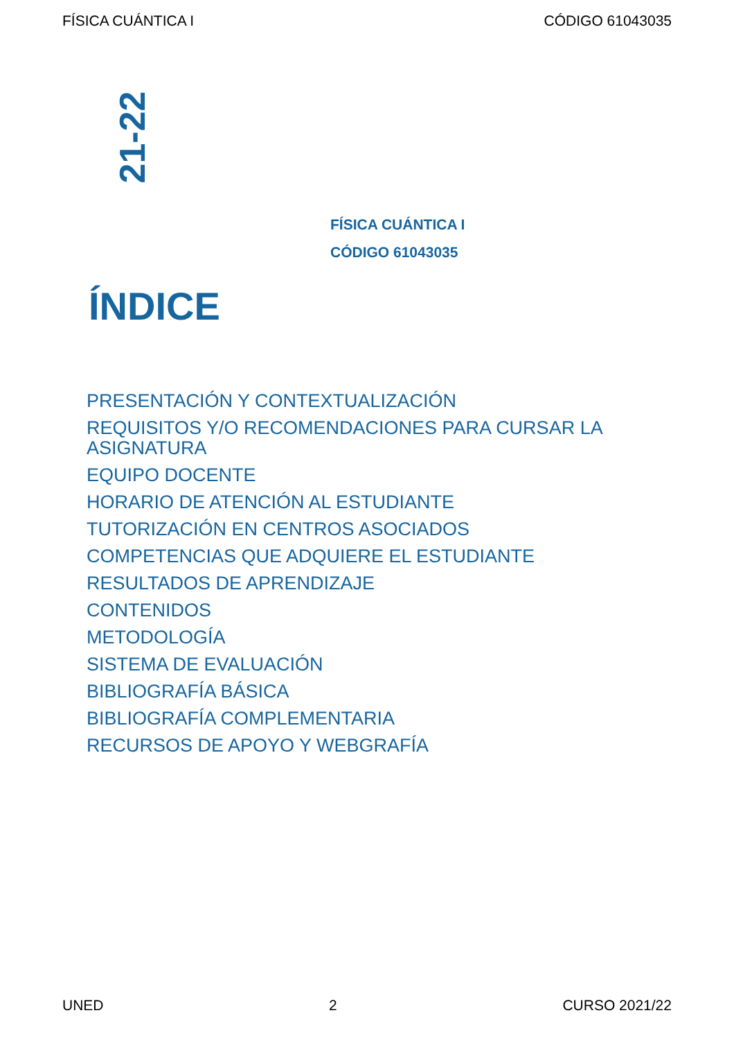FÍSICA CUÁNTICA I CÓDIGO 61043035
21-22
FÍSICA CUÁNTICA I
CÓDIGO 61043035
ÍNDICE
PRESENTACIÓN Y CONTEXTUALIZACIÓN
REQUISITOS Y/O RECOMENDACIONES PARA CURSAR LA ASIGNATURA
EQUIPO DOCENTE
HORARIO DE ATENCIÓN AL ESTUDIANTE
TUTORIZACIÓN EN CENTROS ASOCIADOS
COMPETENCIAS QUE ADQUIERE EL ESTUDIANTE
RESULTADOS DE APRENDIZAJE
CONTENIDOS
METODOLOGÍA
SISTEMA DE EVALUACIÓN
BIBLIOGRAFÍA BÁSICA
BIBLIOGRAFÍA COMPLEMENTARIA
RECURSOS DE APOYO Y WEBGRAFÍA
UNED 2 CURSO 2021/22